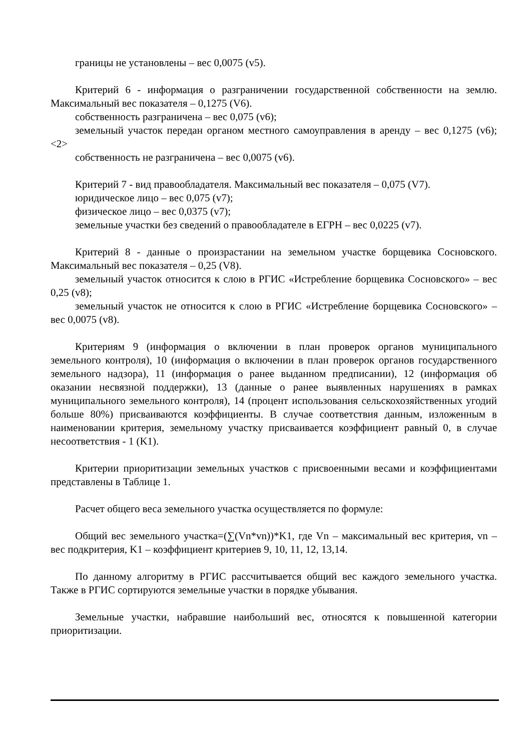границы не установлены – вес 0,0075 (v5).
Критерий 6 - информация о разграничении государственной собственности на землю. Максимальный вес показателя – 0,1275 (V6).
собственность разграничена – вес 0,075 (v6);
земельный участок передан органом местного самоуправления в аренду – вес 0,1275 (v6); <2>
собственность не разграничена – вес 0,0075 (v6).
Критерий 7 - вид правообладателя. Максимальный вес показателя – 0,075 (V7).
юридическое лицо – вес 0,075 (v7);
физическое лицо – вес 0,0375 (v7);
земельные участки без сведений о правообладателе в ЕГРН – вес 0,0225 (v7).
Критерий 8 - данные о произрастании на земельном участке борщевика Сосновского. Максимальный вес показателя – 0,25 (V8).
земельный участок относится к слою в РГИС «Истребление борщевика Сосновского» – вес 0,25 (v8);
земельный участок не относится к слою в РГИС «Истребление борщевика Сосновского» – вес 0,0075 (v8).
Критериям 9 (информация о включении в план проверок органов муниципального земельного контроля), 10 (информация о включении в план проверок органов государственного земельного надзора), 11 (информация о ранее выданном предписании), 12 (информация об оказании несвязной поддержки), 13 (данные о ранее выявленных нарушениях в рамках муниципального земельного контроля), 14 (процент использования сельскохозяйственных угодий больше 80%) присваиваются коэффициенты. В случае соответствия данным, изложенным в наименовании критерия, земельному участку присваивается коэффициент равный 0, в случае несоответствия - 1 (K1).
Критерии приоритизации земельных участков с присвоенными весами и коэффициентами представлены в Таблице 1.
Расчет общего веса земельного участка осуществляется по формуле:
Общий вес земельного участка=(∑(Vn*vn))*K1, где Vn – максимальный вес критерия, vn – вес подкритерия, K1 – коэффициент критериев 9, 10, 11, 12, 13,14.
По данному алгоритму в РГИС рассчитывается общий вес каждого земельного участка. Также в РГИС сортируются земельные участки в порядке убывания.
Земельные участки, набравшие наибольший вес, относятся к повышенной категории приоритизации.